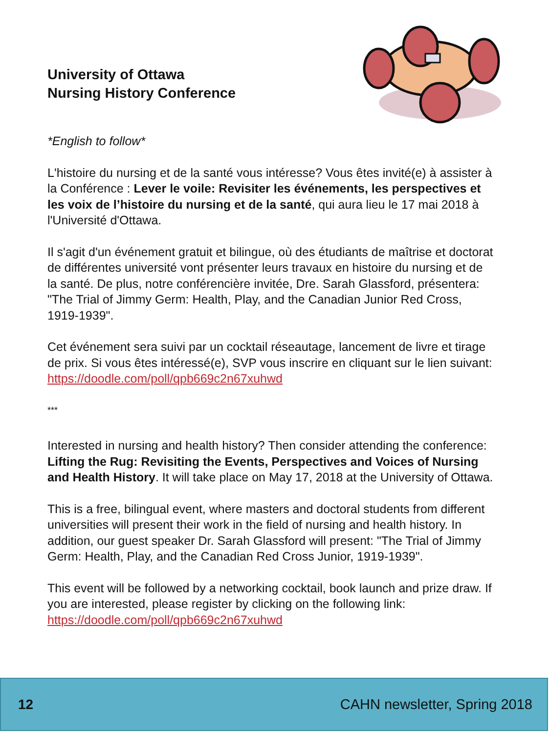University of Ottawa
Nursing History Conference
*English to follow*
L'histoire du nursing et de la santé vous intéresse? Vous êtes invité(e) à assister à la Conférence : Lever le voile: Revisiter les événements, les perspectives et les voix de l’histoire du nursing et de la santé, qui aura lieu le 17 mai 2018 à l'Université d'Ottawa.
Il s'agit d'un événement gratuit et bilingue, où des étudiants de maîtrise et doctorat de différentes université vont présenter leurs travaux en histoire du nursing et de la santé. De plus, notre conférencière invitée, Dre. Sarah Glassford, présentera: "The Trial of Jimmy Germ: Health, Play, and the Canadian Junior Red Cross, 1919-1939".
Cet événement sera suivi par un cocktail réseautage, lancement de livre et tirage de prix. Si vous êtes intéressé(e), SVP vous inscrire en cliquant sur le lien suivant: https://doodle.com/poll/qpb669c2n67xuhwd
***
Interested in nursing and health history? Then consider attending the conference: Lifting the Rug: Revisiting the Events, Perspectives and Voices of Nursing and Health History. It will take place on May 17, 2018 at the University of Ottawa.
This is a free, bilingual event, where masters and doctoral students from different universities will present their work in the field of nursing and health history. In addition, our guest speaker Dr. Sarah Glassford will present: "The Trial of Jimmy Germ: Health, Play, and the Canadian Red Cross Junior, 1919-1939".
This event will be followed by a networking cocktail, book launch and prize draw. If you are interested, please register by clicking on the following link: https://doodle.com/poll/qpb669c2n67xuhwd
12 CAHN newsletter, Spring 2018